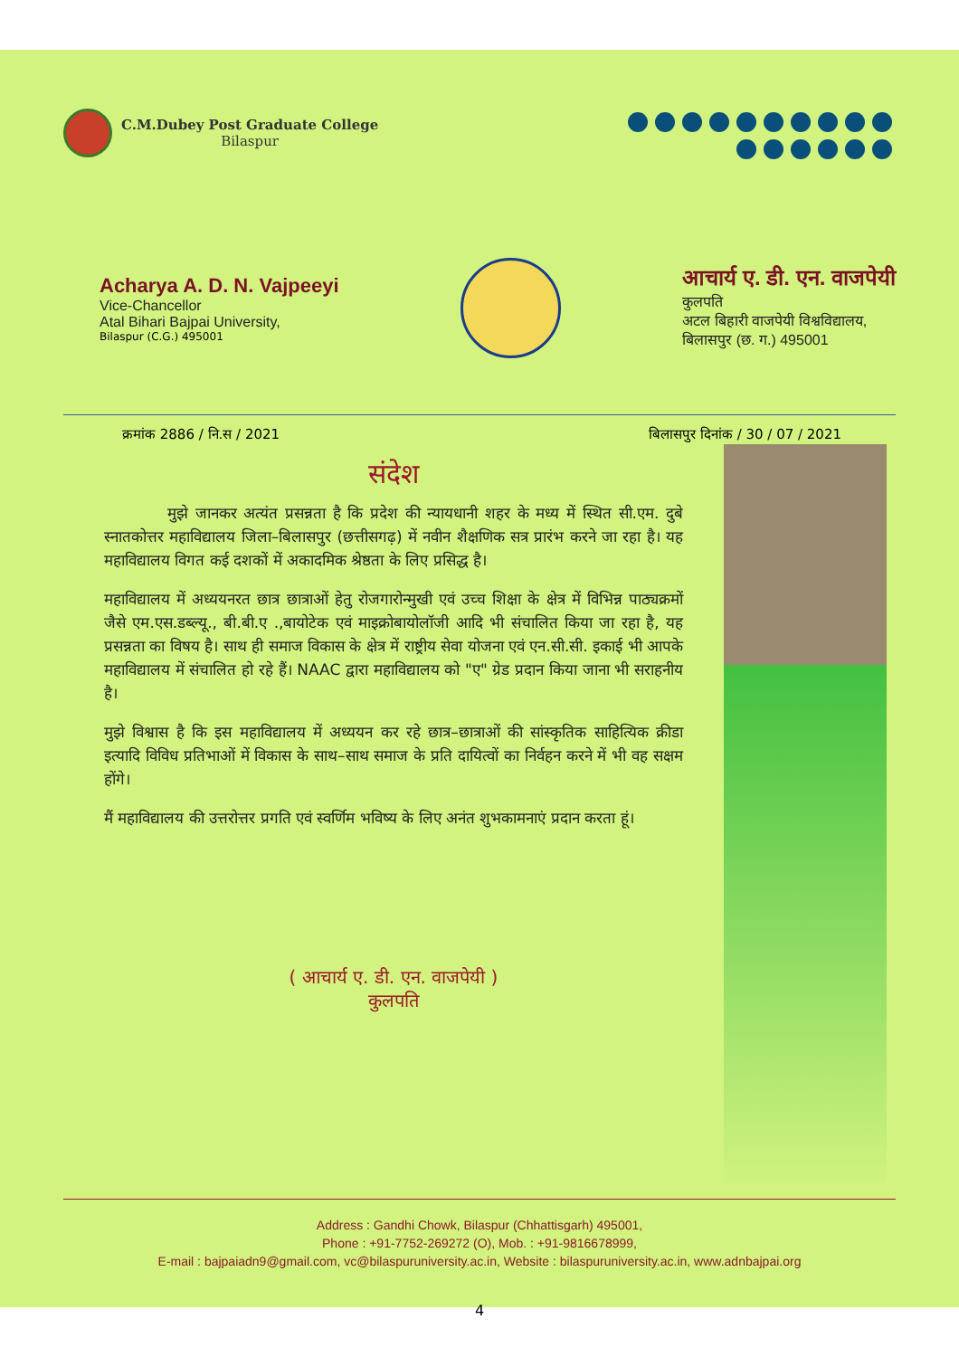C.M.Dubey Post Graduate College
Bilaspur
Acharya A. D. N. Vajpeeyi
Vice-Chancellor
Atal Bihari Bajpai University,
Bilaspur (C.G.) 495001
आचार्य ए. डी. एन. वाजपेयी
कुलपति
अटल बिहारी वाजपेयी विश्वविद्यालय,
बिलासपुर (छ. ग.) 495001
क्रमांक 2886 / नि.स / 2021 बिलासपुर दिनांक / 30 / 07 / 2021
संदेश
मुझे जानकर अत्यंत प्रसन्नता है कि प्रदेश की न्यायधानी शहर के मध्य में स्थित सी.एम. दुबे स्नातकोत्तर महाविद्यालय जिला–बिलासपुर (छत्तीसगढ़) में नवीन शैक्षणिक सत्र प्रारंभ करने जा रहा है। यह महाविद्यालय विगत कई दशकों में अकादमिक श्रेष्ठता के लिए प्रसिद्ध है।
महाविद्यालय में अध्ययनरत छात्र छात्राओं हेतु रोजगारोन्मुखी एवं उच्च शिक्षा के क्षेत्र में विभिन्न पाठ्यक्रमों जैसे एम.एस.डब्ल्यू., बी.बी.ए .,बायोटेक एवं माइक्रोबायोलॉजी आदि भी संचालित किया जा रहा है, यह प्रसन्नता का विषय है। साथ ही समाज विकास के क्षेत्र में राष्ट्रीय सेवा योजना एवं एन.सी.सी. इकाई भी आपके महाविद्यालय में संचालित हो रहे हैं। NAAC द्वारा महाविद्यालय को "ए" ग्रेड प्रदान किया जाना भी सराहनीय है।
मुझे विश्वास है कि इस महाविद्यालय में अध्ययन कर रहे छात्र–छात्राओं की सांस्कृतिक साहित्यिक क्रीडा इत्यादि विविध प्रतिभाओं में विकास के साथ–साथ समाज के प्रति दायित्वों का निर्वहन करने में भी वह सक्षम होंगे।
मैं महाविद्यालय की उत्तरोत्तर प्रगति एवं स्वर्णिम भविष्य के लिए अनंत शुभकामनाएं प्रदान करता हूं।
( आचार्य ए. डी. एन. वाजपेयी )
कुलपति
Address : Gandhi Chowk, Bilaspur (Chhattisgarh) 495001,
Phone : +91-7752-269272 (O), Mob. : +91-9816678999,
E-mail : bajpaiadn9@gmail.com, vc@bilaspuruniversity.ac.in, Website : bilaspuruniversity.ac.in, www.adnbajpai.org
4